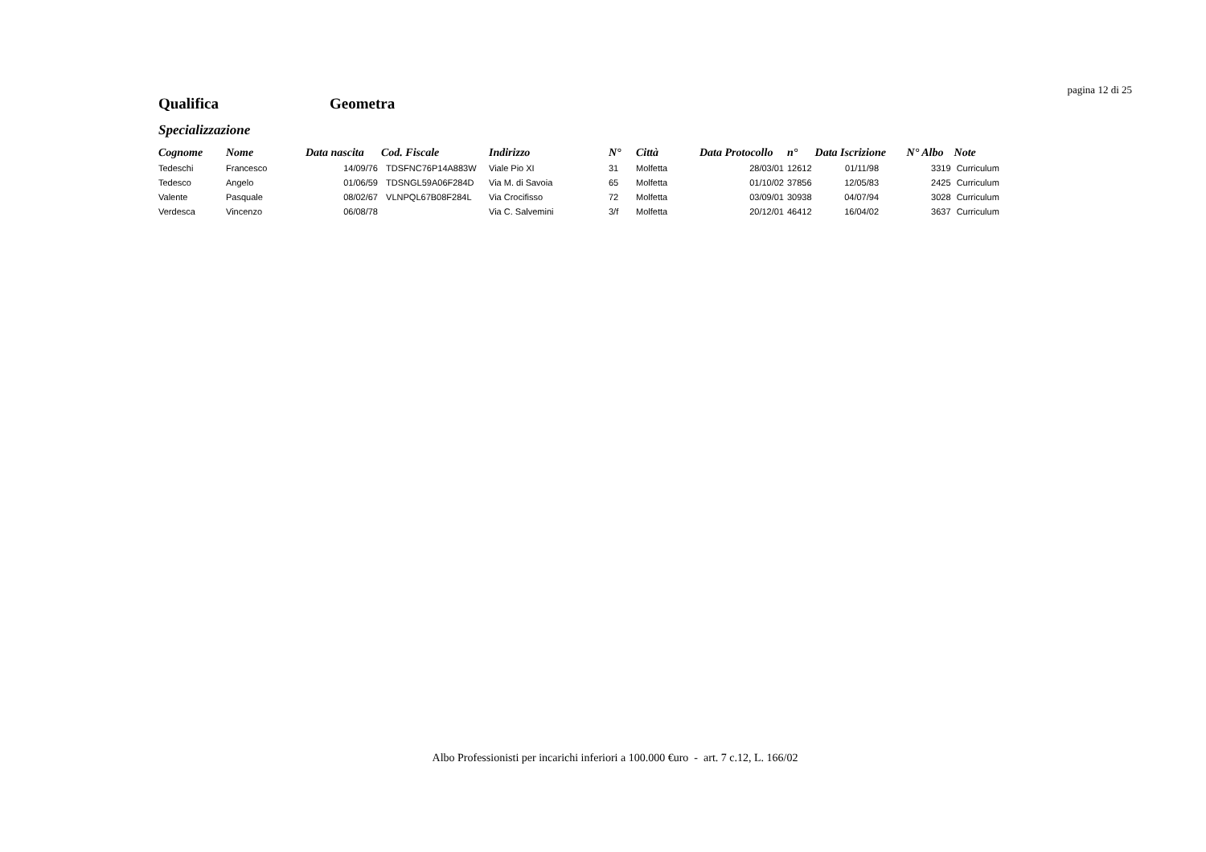pagina 12 di 25
Qualifica Geometra
Specializzazione
| Cognome | Nome | Data nascita | Cod. Fiscale | Indirizzo | N° | Città | Data Protocollo | n° | Data Iscrizione | N° Albo | Note |
| --- | --- | --- | --- | --- | --- | --- | --- | --- | --- | --- | --- |
| Tedeschi | Francesco | 14/09/76 | TDSFNC76P14A883W | Viale Pio XI | 31 | Molfetta | 28/03/01 | 12612 | 01/11/98 | 3319 | Curriculum |
| Tedesco | Angelo | 01/06/59 | TDSNGL59A06F284D | Via M. di Savoia | 65 | Molfetta | 01/10/02 | 37856 | 12/05/83 | 2425 | Curriculum |
| Valente | Pasquale | 08/02/67 | VLNPQL67B08F284L | Via Crocifisso | 72 | Molfetta | 03/09/01 | 30938 | 04/07/94 | 3028 | Curriculum |
| Verdesca | Vincenzo | 06/08/78 | | Via C. Salvemini | 3/f | Molfetta | 20/12/01 | 46412 | 16/04/02 | 3637 | Curriculum |
Albo Professionisti per incarichi inferiori a 100.000 €uro - art. 7 c.12, L. 166/02